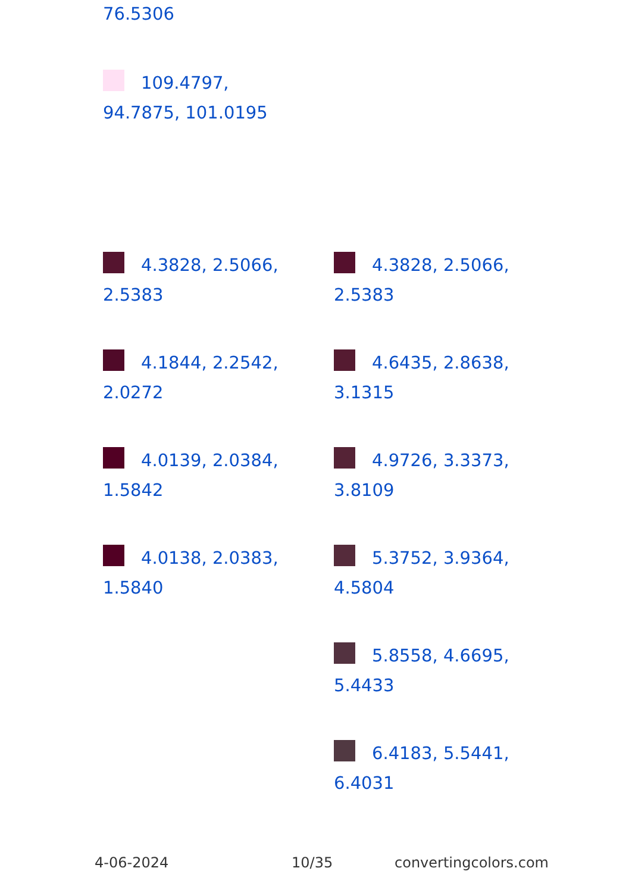76.5306
109.4797, 94.7875, 101.0195
4.3828, 2.5066, 2.5383
4.1844, 2.2542, 2.0272
4.0139, 2.0384, 1.5842
4.0138, 2.0383, 1.5840
4.3828, 2.5066, 2.5383
4.6435, 2.8638, 3.1315
4.9726, 3.3373, 3.8109
5.3752, 3.9364, 4.5804
5.8558, 4.6695, 5.4433
6.4183, 5.5441, 6.4031
4-06-2024 10/35 convertingcolors.com